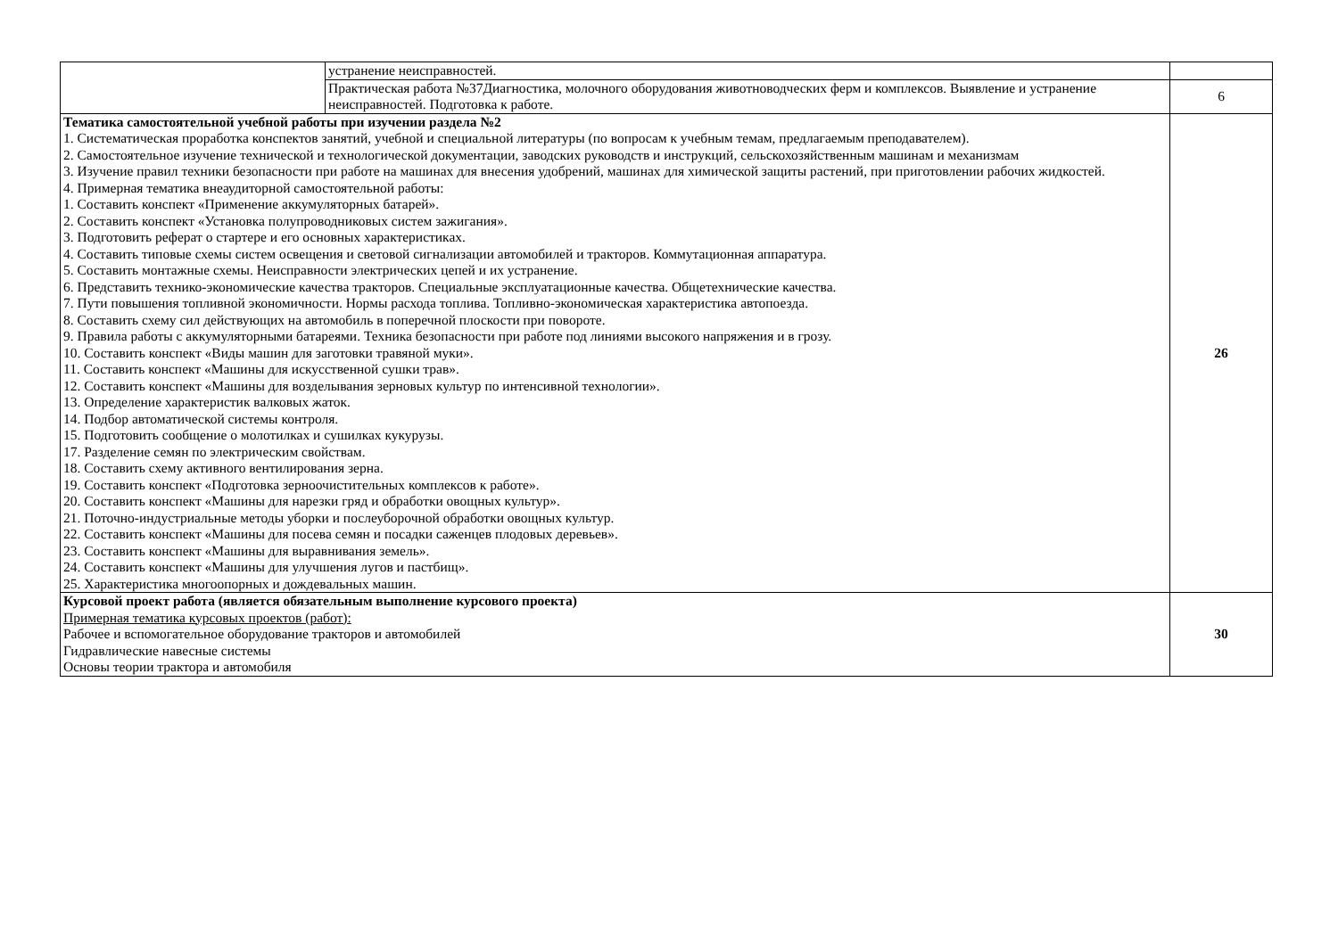| | устранение неисправностей. | |
| | Практическая работа №37Диагностика, молочного оборудования животноводческих ферм и комплексов. Выявление и устранение неисправностей. Подготовка к работе. | 6 |
| Тематика самостоятельной учебной работы при изучении раздела №2 1. Систематическая проработка конспектов занятий, учебной и специальной литературы (по вопросам к учебным темам, предлагаемым преподавателем). 2. Самостоятельное изучение технической и технологической документации, заводских руководств и инструкций, сельскохозяйственным машинам и механизмам 3. Изучение правил техники безопасности при работе на машинах для внесения удобрений, машинах для химической защиты растений, при приготовлении рабочих жидкостей. 4. Примерная тематика внеаудиторной самостоятельной работы: 1. Составить конспект «Применение аккумуляторных батарей». 2. Составить конспект «Установка полупроводниковых систем зажигания». 3. Подготовить реферат о стартере и его основных характеристиках. 4. Составить типовые схемы систем освещения и световой сигнализации автомобилей и тракторов. Коммутационная аппаратура. 5. Составить монтажные схемы. Неисправности электрических цепей и их устранение. 6. Представить технико-экономические качества тракторов. Специальные эксплуатационные качества. Общетехнические качества. 7. Пути повышения топливной экономичности. Нормы расхода топлива. Топливно-экономическая характеристика автопоезда. 8. Составить схему сил действующих на автомобиль в поперечной плоскости при повороте. 9. Правила работы с аккумуляторными батареями. Техника безопасности при работе под линиями высокого напряжения и в грозу. 10. Составить конспект «Виды машин для заготовки травяной муки». 11. Составить конспект «Машины для искусственной сушки трав». 12. Составить конспект «Машины для возделывания зерновых культур по интенсивной технологии». 13. Определение характеристик валковых жаток. 14. Подбор автоматической системы контроля. 15. Подготовить сообщение о молотилках и сушилках кукурузы. 17. Разделение семян по электрическим свойствам. 18. Составить схему активного вентилирования зерна. 19. Составить конспект «Подготовка зерноочистительных комплексов к работе». 20. Составить конспект «Машины для нарезки гряд и обработки овощных культур». 21. Поточно-индустриальные методы уборки и послеуборочной обработки овощных культур. 22. Составить конспект «Машины для посева семян и посадки саженцев плодовых деревьев». 23. Составить конспект «Машины для выравнивания земель». 24. Составить конспект «Машины для улучшения лугов и пастбищ». 25. Характеристика многоопорных и дождевальных машин. | | 26 |
| Курсовой проект работа (является обязательным выполнение курсового проекта) Примерная тематика курсовых проектов (работ): Рабочее и вспомогательное оборудование тракторов и автомобилей Гидравлические навесные системы Основы теории трактора и автомобиля | | 30 |